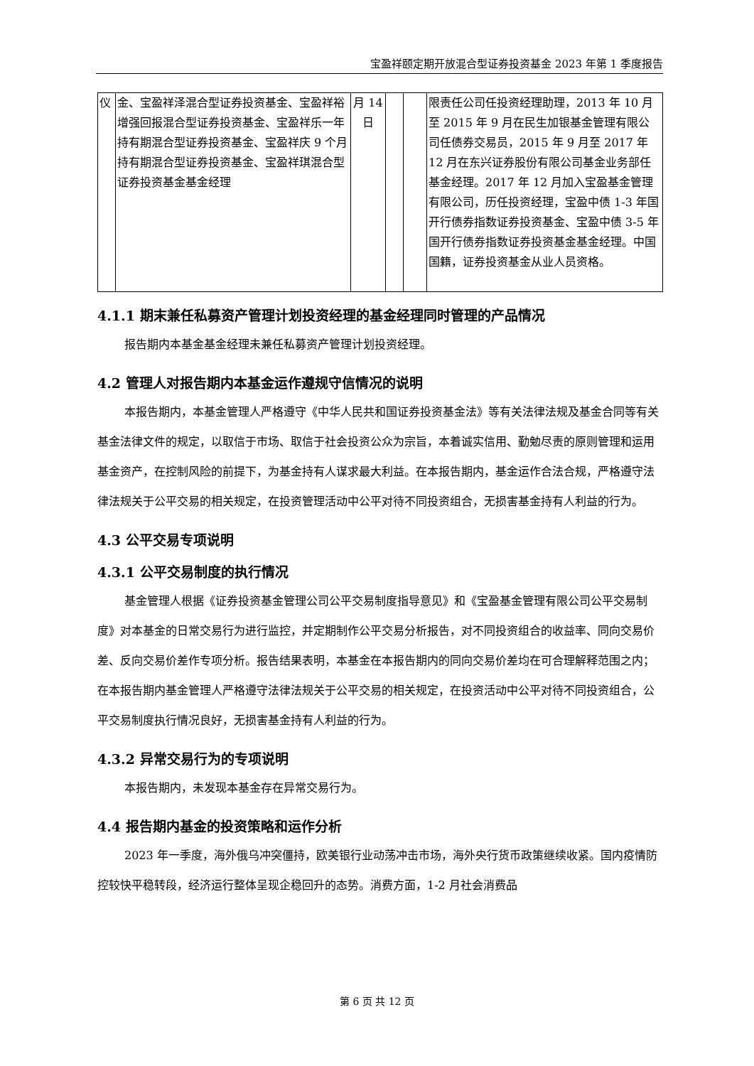宝盈祥颐定期开放混合型证券投资基金 2023 年第 1 季度报告
| 仪 | 金、宝盈祥泽混合型证券投资基金、宝盈祥裕增强回报混合型证券投资基金、宝盈祥乐一年持有期混合型证券投资基金、宝盈祥庆 9 个月持有期混合型证券投资基金、宝盈祥琪混合型证券投资基金基金经理 | 月 14 日 | | | 限责任公司任投资经理助理，2013 年 10 月至 2015 年 9 月在民生加银基金管理有限公司任债券交易员，2015 年 9 月至 2017 年 12 月在东兴证券股份有限公司基金业务部任基金经理。2017 年 12 月加入宝盈基金管理有限公司，历任投资经理，宝盈中债 1-3 年国开行债券指数证券投资基金、宝盈中债 3-5 年国开行债券指数证券投资基金基金经理。中国国籍，证券投资基金从业人员资格。 |
4.1.1 期末兼任私募资产管理计划投资经理的基金经理同时管理的产品情况
报告期内本基金基金经理未兼任私募资产管理计划投资经理。
4.2 管理人对报告期内本基金运作遵规守信情况的说明
本报告期内，本基金管理人严格遵守《中华人民共和国证券投资基金法》等有关法律法规及基金合同等有关基金法律文件的规定，以取信于市场、取信于社会投资公众为宗旨，本着诚实信用、勤勉尽责的原则管理和运用基金资产，在控制风险的前提下，为基金持有人谋求最大利益。在本报告期内，基金运作合法合规，严格遵守法律法规关于公平交易的相关规定，在投资管理活动中公平对待不同投资组合，无损害基金持有人利益的行为。
4.3 公平交易专项说明
4.3.1 公平交易制度的执行情况
基金管理人根据《证券投资基金管理公司公平交易制度指导意见》和《宝盈基金管理有限公司公平交易制度》对本基金的日常交易行为进行监控，并定期制作公平交易分析报告，对不同投资组合的收益率、同向交易价差、反向交易价差作专项分析。报告结果表明，本基金在本报告期内的同向交易价差均在可合理解释范围之内；在本报告期内基金管理人严格遵守法律法规关于公平交易的相关规定，在投资活动中公平对待不同投资组合，公平交易制度执行情况良好，无损害基金持有人利益的行为。
4.3.2 异常交易行为的专项说明
本报告期内，未发现本基金存在异常交易行为。
4.4 报告期内基金的投资策略和运作分析
2023 年一季度，海外俄乌冲突僵持，欧美银行业动荡冲击市场，海外央行货币政策继续收紧。国内疫情防控较快平稳转段，经济运行整体呈现企稳回升的态势。消费方面，1-2 月社会消费品
第 6 页 共 12 页